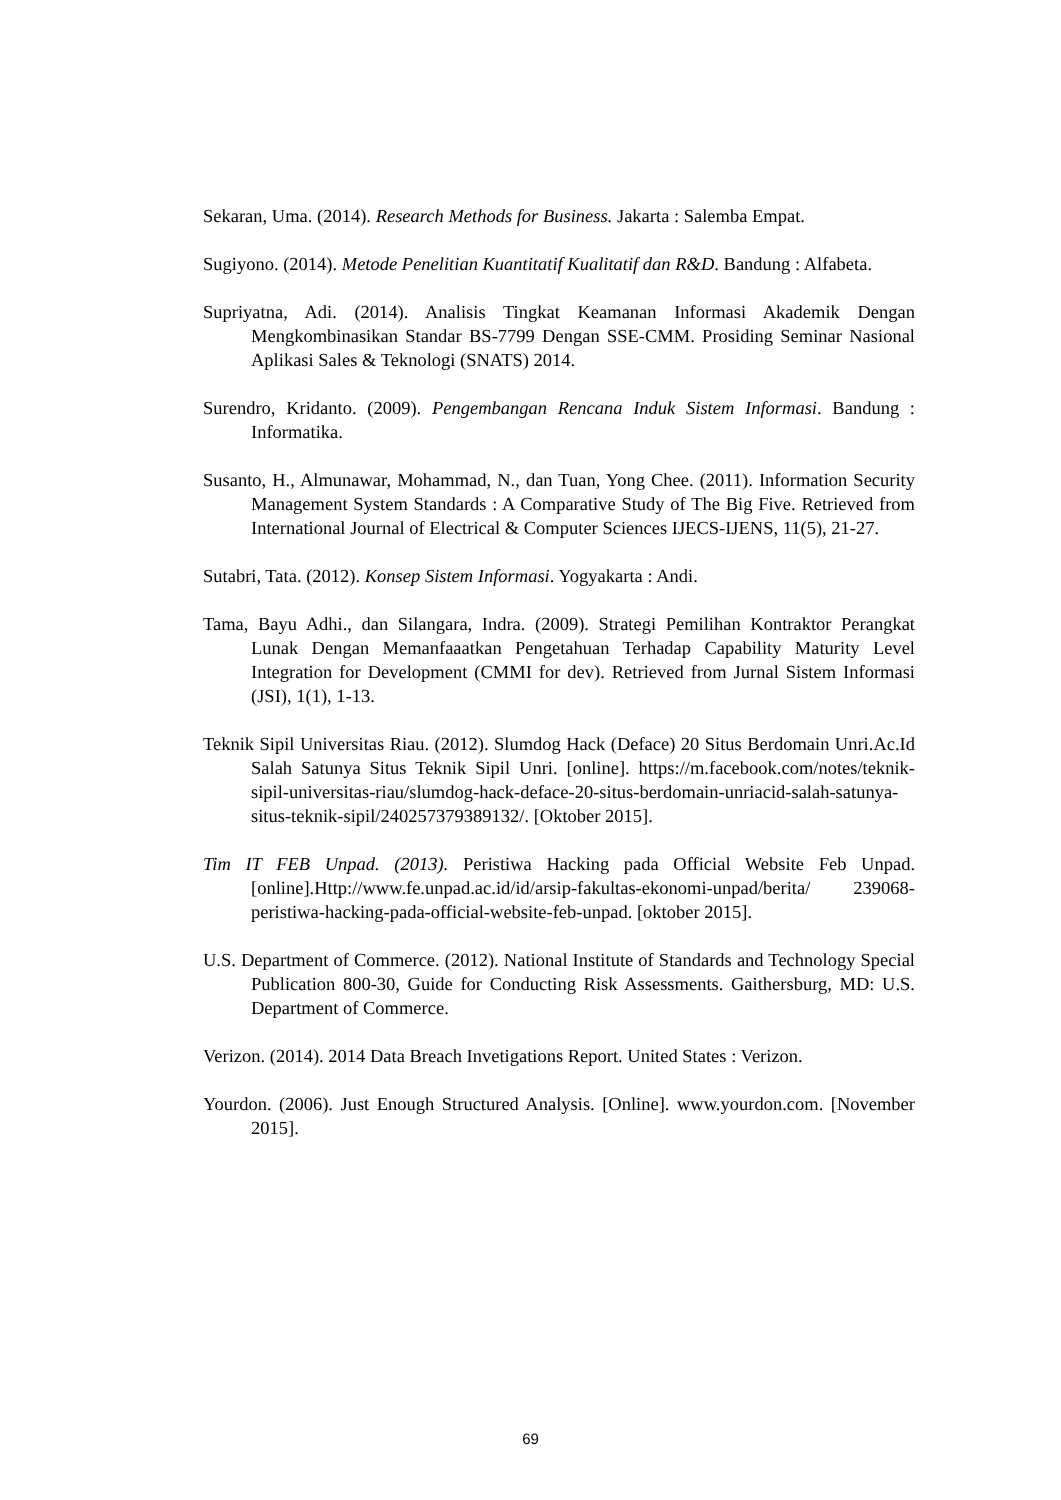Sekaran, Uma. (2014). Research Methods for Business. Jakarta : Salemba Empat.
Sugiyono. (2014). Metode Penelitian Kuantitatif Kualitatif dan R&D. Bandung : Alfabeta.
Supriyatna, Adi. (2014). Analisis Tingkat Keamanan Informasi Akademik Dengan Mengkombinasikan Standar BS-7799 Dengan SSE-CMM. Prosiding Seminar Nasional Aplikasi Sales & Teknologi (SNATS) 2014.
Surendro, Kridanto. (2009). Pengembangan Rencana Induk Sistem Informasi. Bandung : Informatika.
Susanto, H., Almunawar, Mohammad, N., dan Tuan, Yong Chee. (2011). Information Security Management System Standards : A Comparative Study of The Big Five. Retrieved from International Journal of Electrical & Computer Sciences IJECS-IJENS, 11(5), 21-27.
Sutabri, Tata. (2012). Konsep Sistem Informasi. Yogyakarta : Andi.
Tama, Bayu Adhi., dan Silangara, Indra. (2009). Strategi Pemilihan Kontraktor Perangkat Lunak Dengan Memanfaaatkan Pengetahuan Terhadap Capability Maturity Level Integration for Development (CMMI for dev). Retrieved from Jurnal Sistem Informasi (JSI), 1(1), 1-13.
Teknik Sipil Universitas Riau. (2012). Slumdog Hack (Deface) 20 Situs Berdomain Unri.Ac.Id Salah Satunya Situs Teknik Sipil Unri. [online]. https://m.facebook.com/notes/teknik-sipil-universitas-riau/slumdog-hack-deface-20-situs-berdomain-unriacid-salah-satunya-situs-teknik-sipil/240257379389132/. [Oktober 2015].
Tim IT FEB Unpad. (2013). Peristiwa Hacking pada Official Website Feb Unpad. [online].Http://www.fe.unpad.ac.id/id/arsip-fakultas-ekonomi-unpad/berita/ 239068-peristiwa-hacking-pada-official-website-feb-unpad. [oktober 2015].
U.S. Department of Commerce. (2012). National Institute of Standards and Technology Special Publication 800-30, Guide for Conducting Risk Assessments. Gaithersburg, MD: U.S. Department of Commerce.
Verizon. (2014). 2014 Data Breach Invetigations Report. United States : Verizon.
Yourdon. (2006). Just Enough Structured Analysis. [Online]. www.yourdon.com. [November 2015].
69